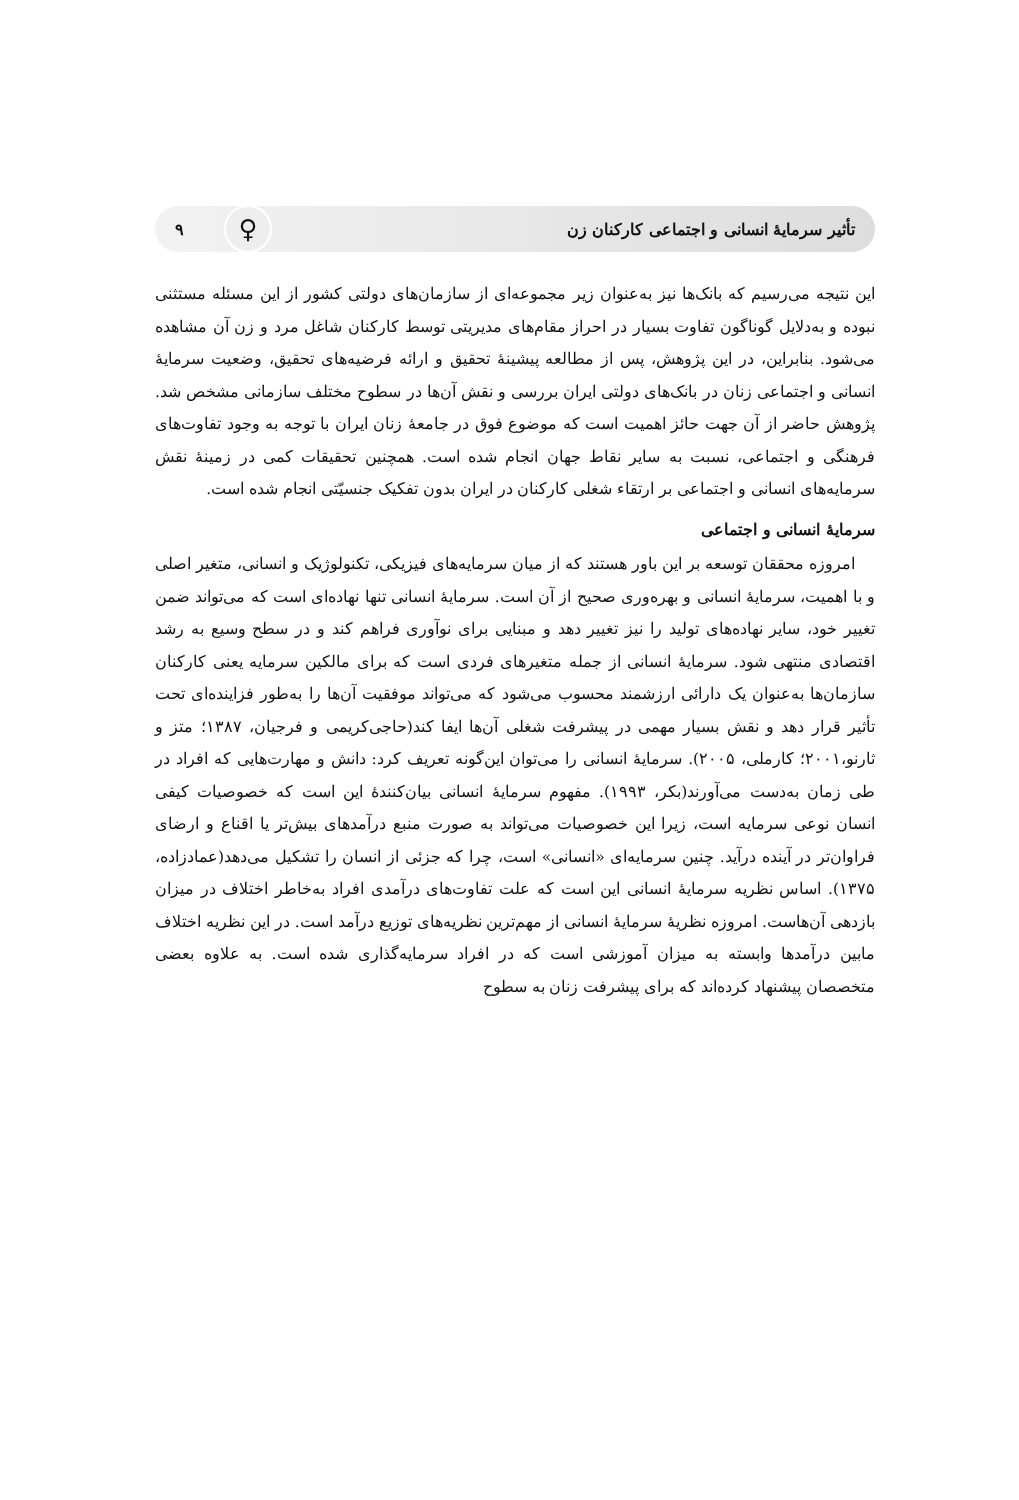تأثیر سرمایهٔ انسانی و اجتماعی کارکنان زن ♀ ۹
این نتیجه می‌رسیم که بانک‌ها نیز به‌عنوان زیر مجموعه‌ای از سازمان‌های دولتی کشور از این مسئله مستثنی نبوده و به‌دلایل گوناگون تفاوت بسیار در احراز مقام‌های مدیریتی توسط کارکنان شاغل مرد و زن آن مشاهده می‌شود. بنابراین، در این پژوهش، پس از مطالعه پیشینهٔ تحقیق و ارائه فرضیه‌های تحقیق، وضعیت سرمایهٔ انسانی و اجتماعی زنان در بانک‌های دولتی ایران بررسی و نقش آن‌ها در سطوح مختلف سازمانی مشخص شد. پژوهش حاضر از آن جهت حائز اهمیت است که موضوع فوق در جامعهٔ زنان ایران با توجه به وجود تفاوت‌های فرهنگی و اجتماعی، نسبت به سایر نقاط جهان انجام شده است. همچنین تحقیقات کمی در زمینهٔ نقش سرمایه‌های انسانی و اجتماعی بر ارتقاء شغلی کارکنان در ایران بدون تفکیک جنسیّتی انجام شده است.
سرمایهٔ انسانی و اجتماعی
امروزه محققان توسعه بر این باور هستند که از میان سرمایه‌های فیزیکی، تکنولوژیک و انسانی، متغیر اصلی و با اهمیت، سرمایهٔ انسانی و بهره‌وری صحیح از آن است. سرمایهٔ انسانی تنها نهاده‌ای است که می‌تواند ضمن تغییر خود، سایر نهاده‌های تولید را نیز تغییر دهد و مبنایی برای نوآوری فراهم کند و در سطح وسیع به رشد اقتصادی منتهی شود. سرمایهٔ انسانی از جمله متغیرهای فردی است که برای مالکین سرمایه یعنی کارکنان سازمان‌ها به‌عنوان یک دارائی ارزشمند محسوب می‌شود که می‌تواند موفقیت آن‌ها را به‌طور فزاینده‌ای تحت تأثیر قرار دهد و نقش بسیار مهمی در پیشرفت شغلی آن‌ها ایفا کند(حاجی‌کریمی و فرجیان، ۱۳۸۷؛ متز و ثارنو،۲۰۰۱؛ کارملی، ۲۰۰۵). سرمایهٔ انسانی را می‌توان این‌گونه تعریف کرد: دانش و مهارت‌هایی که افراد در طی زمان به‌دست می‌آورند(بکر، ۱۹۹۳). مفهوم سرمایهٔ انسانی بیان‌کنندهٔ این است که خصوصیات کیفی انسان نوعی سرمایه است، زیرا این خصوصیات می‌تواند به صورت منبع درآمدهای بیش‌تر یا اقناع و ارضای فراوان‌تر در آینده درآید. چنین سرمایه‌ای «انسانی» است، چرا که جزئی از انسان را تشکیل می‌دهد(عمادزاده، ۱۳۷۵). اساس نظریه سرمایهٔ انسانی این است که علت تفاوت‌های درآمدی افراد به‌خاطر اختلاف در میزان بازدهی آن‌هاست. امروزه نظریهٔ سرمایهٔ انسانی از مهم‌ترین نظریه‌های توزیع درآمد است. در این نظریه اختلاف مابین درآمدها وابسته به میزان آموزشی است که در افراد سرمایه‌گذاری شده است. به علاوه بعضی متخصصان پیشنهاد کرده‌اند که برای پیشرفت زنان به سطوح